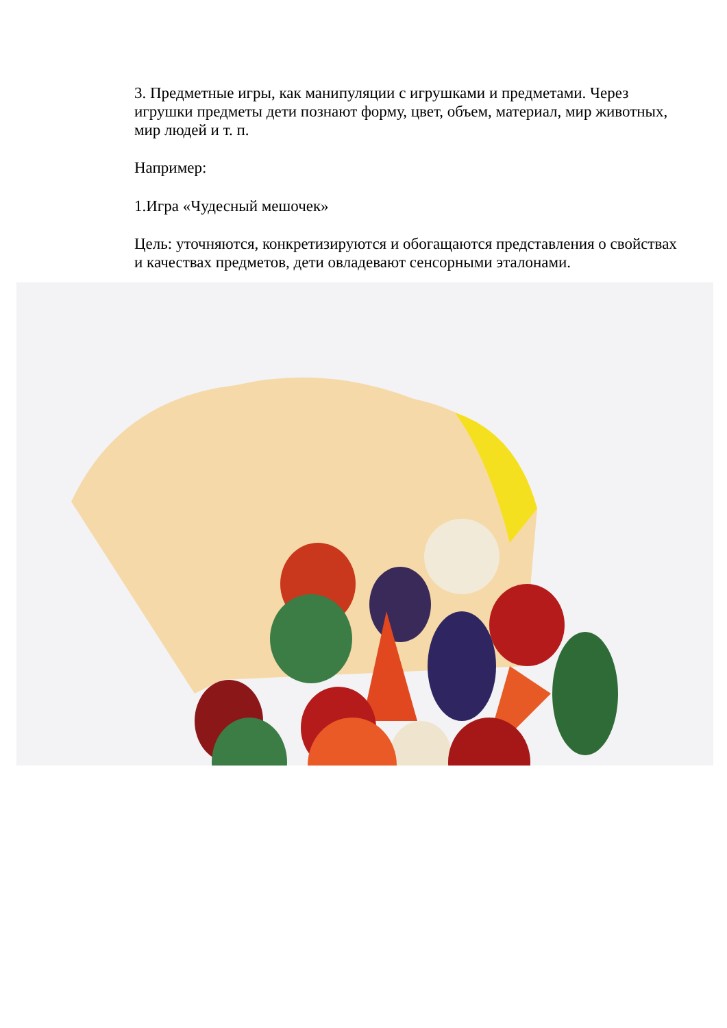3. Предметные игры, как манипуляции с игрушками и предметами. Через игрушки предметы дети познают форму, цвет, объем, материал, мир животных, мир людей и т. п.
Например:
1.Игра «Чудесный мешочек»
Цель: уточняются, конкретизируются и обогащаются представления о свойствах и качествах предметов, дети овладевают сенсорными эталонами.